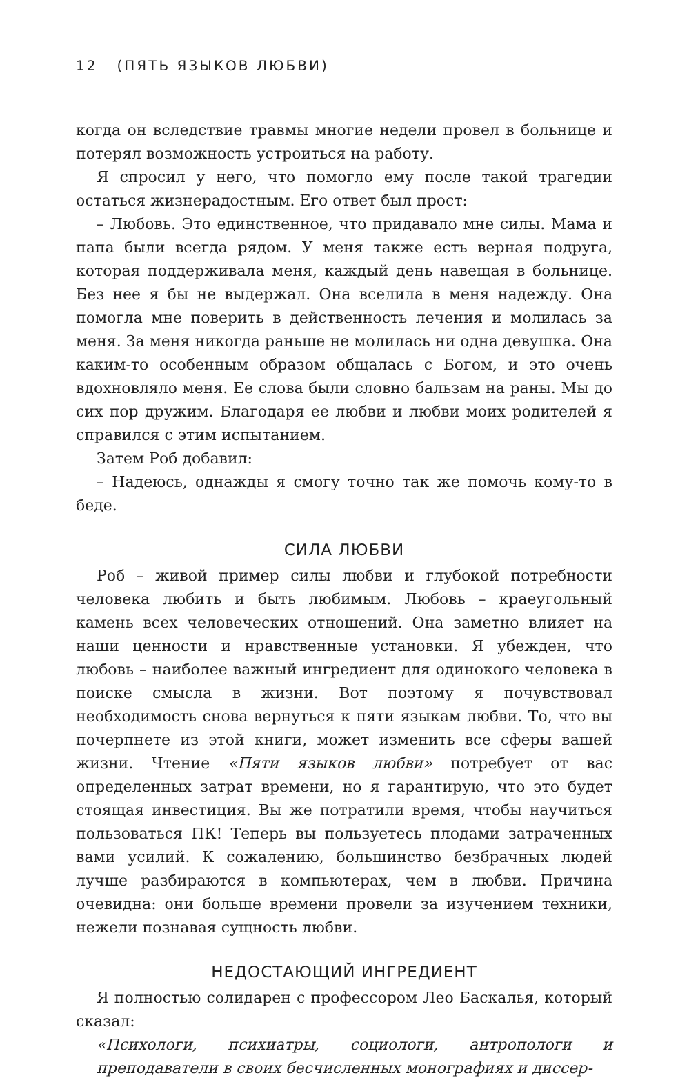12 (ПЯТЬ ЯЗЫКОВ ЛЮБВИ)
когда он вследствие травмы многие недели провел в больнице и потерял возможность устроиться на работу.
Я спросил у него, что помогло ему после такой трагедии остаться жизнерадостным. Его ответ был прост:
– Любовь. Это единственное, что придавало мне силы. Мама и папа были всегда рядом. У меня также есть верная подруга, которая поддерживала меня, каждый день навещая в больнице. Без нее я бы не выдержал. Она вселила в меня надежду. Она помогла мне поверить в действенность лечения и молилась за меня. За меня никогда раньше не молилась ни одна девушка. Она каким-то особенным образом общалась с Богом, и это очень вдохновляло меня. Ее слова были словно бальзам на раны. Мы до сих пор дружим. Благодаря ее любви и любви моих родителей я справился с этим испытанием.
Затем Роб добавил:
– Надеюсь, однажды я смогу точно так же помочь кому-то в беде.
СИЛА ЛЮБВИ
Роб – живой пример силы любви и глубокой потребности человека любить и быть любимым. Любовь – краеугольный камень всех человеческих отношений. Она заметно влияет на наши ценности и нравственные установки. Я убежден, что любовь – наиболее важный ингредиент для одинокого человека в поиске смысла в жизни. Вот поэтому я почувствовал необходимость снова вернуться к пяти языкам любви. То, что вы почерпнете из этой книги, может изменить все сферы вашей жизни. Чтение «Пяти языков любви» потребует от вас определенных затрат времени, но я гарантирую, что это будет стоящая инвестиция. Вы же потратили время, чтобы научиться пользоваться ПК! Теперь вы пользуетесь плодами затраченных вами усилий. К сожалению, большинство безбрачных людей лучше разбираются в компьютерах, чем в любви. Причина очевидна: они больше времени провели за изучением техники, нежели познавая сущность любви.
НЕДОСТАЮЩИЙ ИНГРЕДИЕНТ
Я полностью солидарен с профессором Лео Баскалья, который сказал:
«Психологи, психиатры, социологи, антропологи и преподаватели в своих бесчисленных монографиях и диссер-